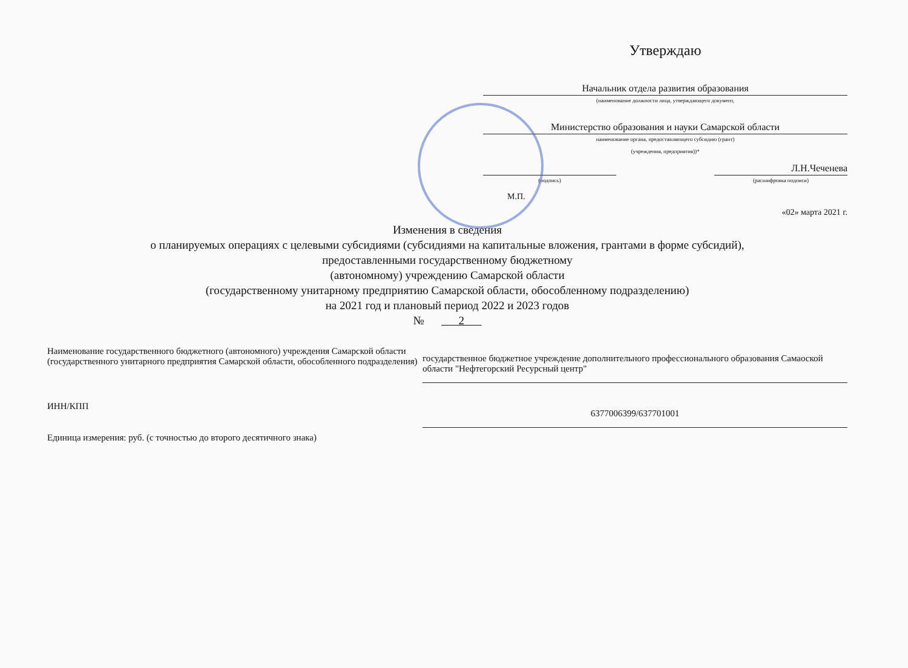Утверждаю
Начальник отдела развития образования
(наименование должности лица, утверждающего документ,
Министерство образования и науки Самарской области
наименование органа, предоставляющего субсидию (грант)
(учреждения, предприятия))*
Л.Н.Чеченева
(подпись)
(расшифровка подписи)
М.П.
«02» марта 2021 г.
Изменения в сведения
о планируемых операциях с целевыми субсидиями (субсидиями на капитальные вложения, грантами в форме субсидий),
предоставленными государственному бюджетному
(автономному) учреждению Самарской области
(государственному унитарному предприятию Самарской области, обособленному подразделению)
на 2021 год и плановый период 2022 и 2023 годов
№ 2
Наименование государственного бюджетного (автономного) учреждения Самарской области (государственного унитарного предприятия Самарской области, обособленного подразделения)
государственное бюджетное учреждение дополнительного профессионального образования Самаоской области "Нефтегорский Ресурсный центр"
ИНН/КПП
6377006399/637701001
Единица измерения: руб. (с точностью до второго десятичного знака)